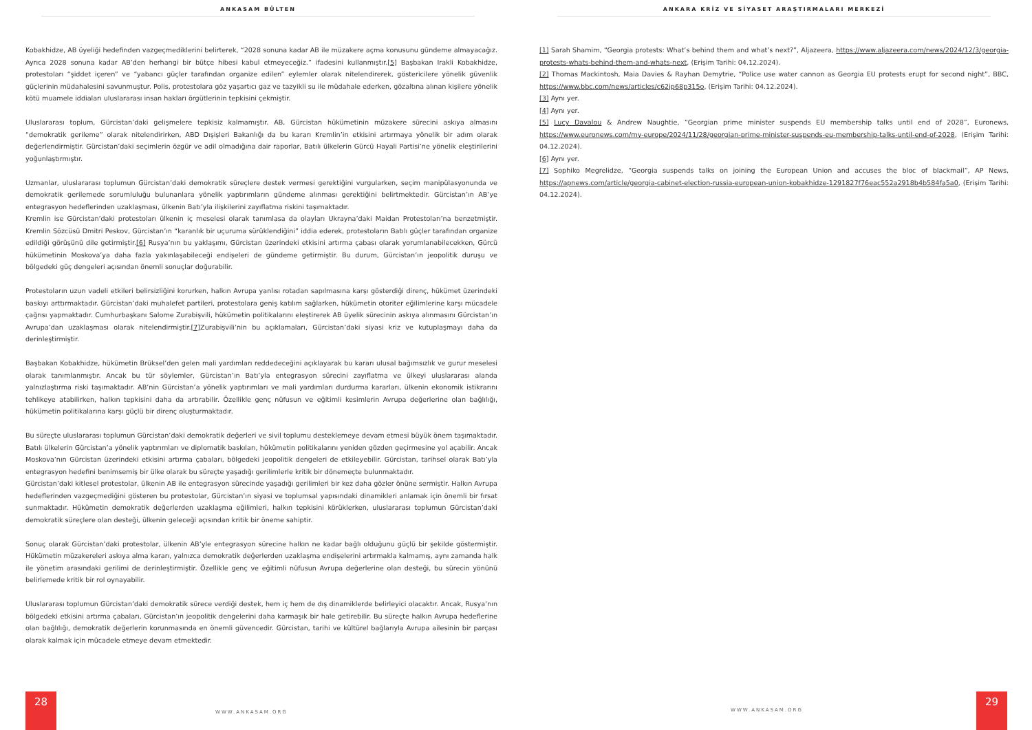ANKASAM BÜLTEN
Kobakhidze, AB üyeliği hedefinden vazgeçmediklerini belirterek, “2028 sonuna kadar AB ile müzakere açma konusunu gündeme almayacağız. Ayrıca 2028 sonuna kadar AB’den herhangi bir bütçe hibesi kabul etmeyeceğiz.” ifadesini kullanmıştır.[5] Başbakan Irakli Kobakhidze, protestoları “şiddet içeren” ve “yabancı güçler tarafından organize edilen” eylemler olarak nitelendirerek, göstericilere yönelik güvenlik güçlerinin müdahalesini savunmuştur. Polis, protestolara göz yaşartıcı gaz ve tazyikli su ile müdahale ederken, gözaltına alınan kişilere yönelik kötü muamele iddiaları uluslararası insan hakları örgütlerinin tepkisini çekmiştir.
Uluslararası toplum, Gürcistan’daki gelişmelere tepkisiz kalmamıştır. AB, Gürcistan hükümetinin müzakere sürecini askıya almasını “demokratik gerileme” olarak nitelendirirken, ABD Dışişleri Bakanlığı da bu kararı Kremlin’in etkisini artırmaya yönelik bir adım olarak değerlendirmiştir. Gürcistan’daki seçimlerin özgür ve adil olmadığına dair raporlar, Batılı ülkelerin Gürcü Hayali Partisi’ne yönelik eleştirilerini yoğunlaştırmıştır.
Uzmanlar, uluslararası toplumun Gürcistan’daki demokratik süreçlere destek vermesi gerektiğini vurgularken, seçim manipülasyonunda ve demokratik gerilemede sorumluluğu bulunanlara yönelik yaptırımların gündeme alınması gerektiğini belirtmektedir. Gürcistan’ın AB’ye entegrasyon hedeflerinden uzaklaşması, ülkenin Batı’yla ilişkilerini zayıflatma riskini taşımaktadır.
Kremlin ise Gürcistan’daki protestoları ülkenin iç meselesi olarak tanımlasa da olayları Ukrayna’daki Maidan Protestoları’na benzetmiştir. Kremlin Sözcüsü Dmitri Peskov, Gürcistan’ın “karanlık bir uçuruma sürüklendiğini” iddia ederek, protestoların Batılı güçler tarafından organize edildiği görüşünü dile getirmiştir.[6] Rusya’nın bu yaklaşımı, Gürcistan üzerindeki etkisini artırma çabası olarak yorumlanabilecekken, Gürcü hükümetinin Moskova’ya daha fazla yakınlaşabileceği endişeleri de gündeme getirmiştir. Bu durum, Gürcistan’ın jeopolitik duruşu ve bölgedeki güç dengeleri açısından önemli sonuçlar doğurabilir.
Protestoların uzun vadeli etkileri belirsizliğini korurken, halkın Avrupa yanlısı rotadan sapılmasına karşı gösterdiği direnç, hükümet üzerindeki baskıyı arttırmaktadır. Gürcistan’daki muhalefet partileri, protestolara geniş katılım sağlarken, hükümetin otoriter eğilimlerine karşı mücadele çağrısı yapmaktadır. Cumhurbaşkanı Salome Zurabişvili, hükümetin politikalarını eleştirerek AB üyelik sürecinin askıya alınmasını Gürcistan’ın Avrupa’dan uzaklaşması olarak nitelendirmiştir.[7] Zurabişvili’nin bu açıklamaları, Gürcistan’daki siyasi kriz ve kutuplaşmayı daha da derinleştirmiştir.
Başbakan Kobakhidze, hükümetin Brüksel’den gelen mali yardımları reddedeceğini açıklayarak bu kararı ulusal bağımsızlık ve gurur meselesi olarak tanımlanmıştır. Ancak bu tür söylemler, Gürcistan’ın Batı’yla entegrasyon sürecini zayıflatma ve ülkeyi uluslararası alanda yalnızlaştırma riski taşımaktadır. AB’nin Gürcistan’a yönelik yaptırımları ve mali yardımları durdurma kararları, ülkenin ekonomik istikrarını tehlikeye atabilirken, halkın tepkisini daha da artırabilir. Özellikle genç nüfusun ve eğitimli kesimlerin Avrupa değerlerine olan bağlılığı, hükümetin politikalarına karşı güçlü bir direnç oluşturmaktadır.
Bu süreçte uluslararası toplumun Gürcistan’daki demokratik değerleri ve sivil toplumu desteklemeye devam etmesi büyük önem taşımaktadır. Batılı ülkelerin Gürcistan’a yönelik yaptırımları ve diplomatik baskıları, hükümetin politikalarını yeniden gözden geçirmesine yol açabilir. Ancak Moskova’nın Gürcistan üzerindeki etkisini artırma çabaları, bölgedeki jeopolitik dengeleri de etkileyebilir. Gürcistan, tarihsel olarak Batı’yla entegrasyon hedefini benimsemiş bir ülke olarak bu süreçte yaşadığı gerilimlerle kritik bir dönemeçte bulunmaktadır.
Gürcistan’daki kitlesel protestolar, ülkenin AB ile entegrasyon sürecinde yaşadığı gerilimleri bir kez daha gözler önüne sermiştir. Halkın Avrupa hedeflerinden vazgeçmediğini gösteren bu protestolar, Gürcistan’ın siyasi ve toplumsal yapısındaki dinamikleri anlamak için önemli bir fırsat sunmaktadır. Hükümetin demokratik değerlerden uzaklaşma eğilimleri, halkın tepkisini körüklerken, uluslararası toplumun Gürcistan’daki demokratik süreçlere olan desteği, ülkenin geleceği açısından kritik bir öneme sahiptir.
Sonuç olarak Gürcistan’daki protestolar, ülkenin AB’yle entegrasyon sürecine halkın ne kadar bağlı olduğunu güçlü bir şekilde göstermiştir. Hükümetin müzakereleri askıya alma kararı, yalnızca demokratik değerlerden uzaklaşma endişelerini artırmakla kalmamış, aynı zamanda halk ile yönetim arasındaki gerilimi de derinleştirmiştir. Özellikle genç ve eğitimli nüfusun Avrupa değerlerine olan desteği, bu sürecin yönünü belirlemede kritik bir rol oynayabilir.
Uluslararası toplumun Gürcistan’daki demokratik sürece verdiği destek, hem iç hem de dış dinamiklerde belirleyici olacaktır. Ancak, Rusya’nın bölgedeki etkisini artırma çabaları, Gürcistan’ın jeopolitik dengelerini daha karmaşık bir hale getirebilir. Bu süreçte halkın Avrupa hedeflerine olan bağlılığı, demokratik değerlerin korunmasında en önemli güvencedir. Gürcistan, tarihi ve kültürel bağlarıyla Avrupa ailesinin bir parçası olarak kalmak için mücadele etmeye devam etmektedir.
28
WWW.ANKASAM.ORG
ANKARA KRİZ VE SİYASET ARAŞTIRMALARI MERKEZİ
[1] Sarah Shamim, “Georgia protests: What’s behind them and what’s next?”, Aljazeera, https://www.aljazeera.com/news/2024/12/3/georgia-protests-whats-behind-them-and-whats-next, (Erişim Tarihi: 04.12.2024).
[2] Thomas Mackintosh, Maia Davies & Rayhan Demytrie, “Police use water cannon as Georgia EU protests erupt for second night”, BBC, https://www.bbc.com/news/articles/c62jp68p315o, (Erişim Tarihi: 04.12.2024).
[3] Aynı yer.
[4] Aynı yer.
[5] Lucy Davalou & Andrew Naughtie, “Georgian prime minister suspends EU membership talks until end of 2028”, Euronews, https://www.euronews.com/my-europe/2024/11/28/georgian-prime-minister-suspends-eu-membership-talks-until-end-of-2028, (Erişim Tarihi: 04.12.2024).
[6] Aynı yer.
[7] Sophiko Megrelidze, “Georgia suspends talks on joining the European Union and accuses the bloc of blackmail”, AP News, https://apnews.com/article/georgia-cabinet-election-russia-european-union-kobakhidze-1291827f76eac552a2918b4b584fa5a0, (Erişim Tarihi: 04.12.2024).
WWW.ANKASAM.ORG
29